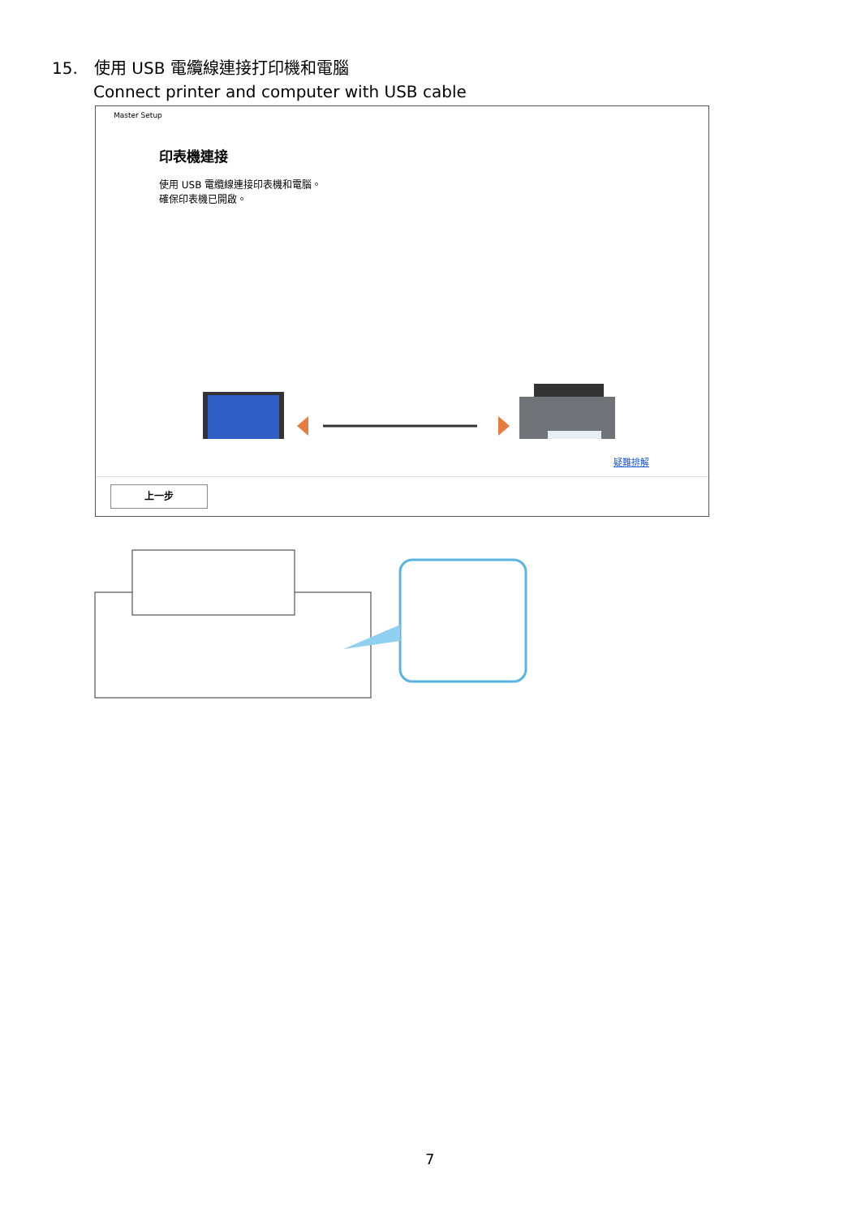15. 使用 USB 電纜線連接打印機和電腦
Connect printer and computer with USB cable
Master Setup
印表機連接
使用 USB 電纜線連接印表機和電腦。
確保印表機已開啟。
疑難排解
上一步
7